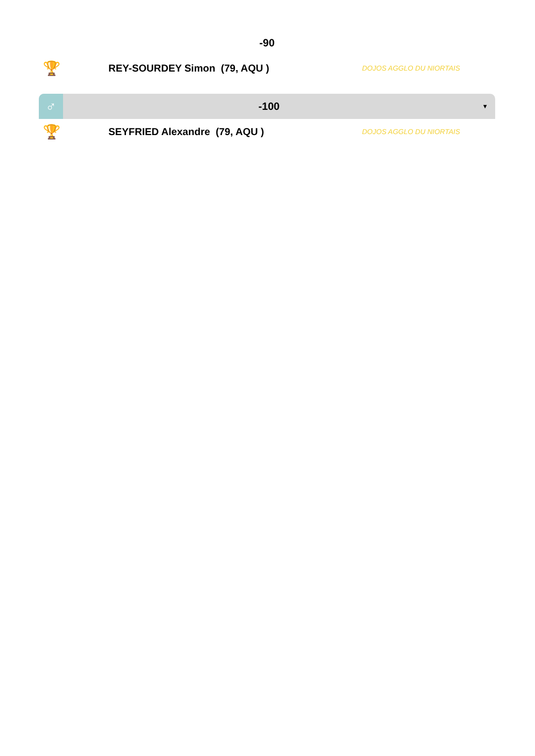-90
🏆 REY-SOURDEY Simon (79, AQU ) DOJOS AGGLO DU NIORTAIS
♂ -100 ▼
🏆 SEYFRIED Alexandre (79, AQU ) DOJOS AGGLO DU NIORTAIS